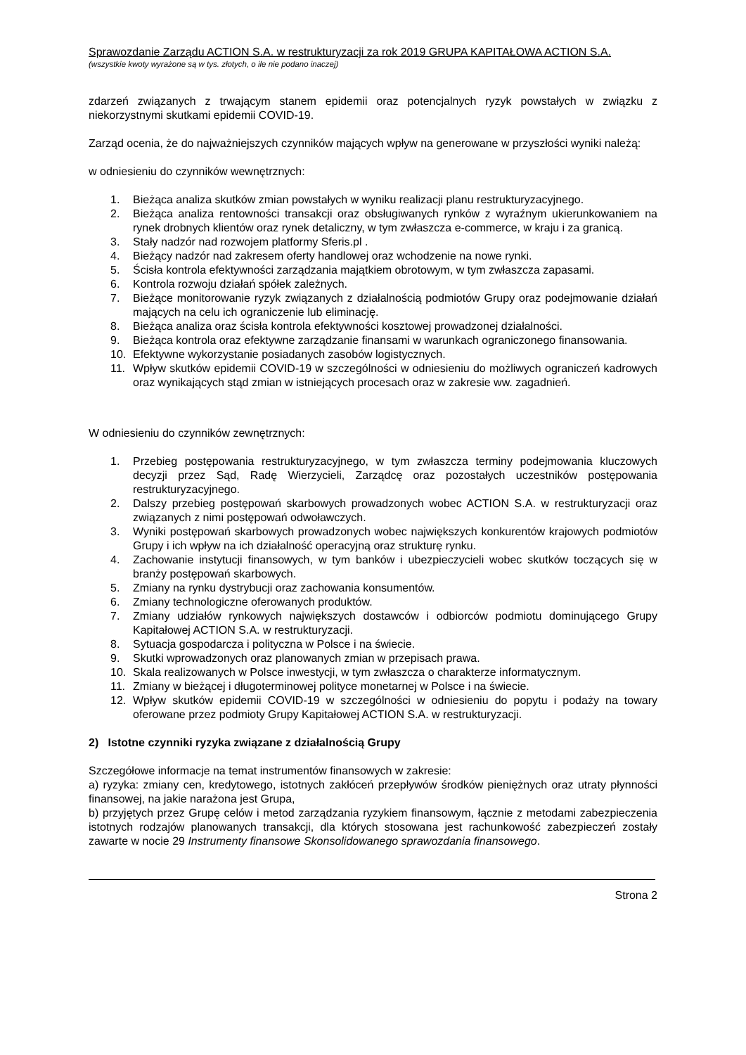Sprawozdanie Zarządu ACTION S.A. w restrukturyzacji za rok 2019 GRUPA KAPITAŁOWA ACTION S.A.
(wszystkie kwoty wyrażone są w tys. złotych, o ile nie podano inaczej)
zdarzeń związanych z trwającym stanem epidemii oraz potencjalnych ryzyk powstałych w związku z niekorzystnymi skutkami epidemii COVID-19.
Zarząd ocenia, że do najważniejszych czynników mających wpływ na generowane w przyszłości wyniki należą:
w odniesieniu do czynników wewnętrznych:
1. Bieżąca analiza skutków zmian powstałych w wyniku realizacji planu restrukturyzacyjnego.
2. Bieżąca analiza rentowności transakcji oraz obsługiwanych rynków z wyraźnym ukierunkowaniem na rynek drobnych klientów oraz rynek detaliczny, w tym zwłaszcza e-commerce, w kraju i za granicą.
3. Stały nadzór nad rozwojem platformy Sferis.pl .
4. Bieżący nadzór nad zakresem oferty handlowej oraz wchodzenie na nowe rynki.
5. Ścisła kontrola efektywności zarządzania majątkiem obrotowym, w tym zwłaszcza zapasami.
6. Kontrola rozwoju działań spółek zależnych.
7. Bieżące monitorowanie ryzyk związanych z działalnością podmiotów Grupy oraz podejmowanie działań mających na celu ich ograniczenie lub eliminację.
8. Bieżąca analiza oraz ścisła kontrola efektywności kosztowej prowadzonej działalności.
9. Bieżąca kontrola oraz efektywne zarządzanie finansami w warunkach ograniczonego finansowania.
10. Efektywne wykorzystanie posiadanych zasobów logistycznych.
11. Wpływ skutków epidemii COVID-19 w szczególności w odniesieniu do możliwych ograniczeń kadrowych oraz wynikających stąd zmian w istniejących procesach oraz w zakresie ww. zagadnień.
W odniesieniu do czynników zewnętrznych:
1. Przebieg postępowania restrukturyzacyjnego, w tym zwłaszcza terminy podejmowania kluczowych decyzji przez Sąd, Radę Wierzycieli, Zarządcę oraz pozostałych uczestników postępowania restrukturyzacyjnego.
2. Dalszy przebieg postępowań skarbowych prowadzonych wobec ACTION S.A. w restrukturyzacji oraz związanych z nimi postępowań odwoławczych.
3. Wyniki postępowań skarbowych prowadzonych wobec największych konkurentów krajowych podmiotów Grupy i ich wpływ na ich działalność operacyjną oraz strukturę rynku.
4. Zachowanie instytucji finansowych, w tym banków i ubezpieczycieli wobec skutków toczących się w branży postępowań skarbowych.
5. Zmiany na rynku dystrybucji oraz zachowania konsumentów.
6. Zmiany technologiczne oferowanych produktów.
7. Zmiany udziałów rynkowych największych dostawców i odbiorców podmiotu dominującego Grupy Kapitałowej ACTION S.A. w restrukturyzacji.
8. Sytuacja gospodarcza i polityczna w Polsce i na świecie.
9. Skutki wprowadzonych oraz planowanych zmian w przepisach prawa.
10. Skala realizowanych w Polsce inwestycji, w tym zwłaszcza o charakterze informatycznym.
11. Zmiany w bieżącej i długoterminowej polityce monetarnej w Polsce i na świecie.
12. Wpływ skutków epidemii COVID-19 w szczególności w odniesieniu do popytu i podaży na towary oferowane przez podmioty Grupy Kapitałowej ACTION S.A. w restrukturyzacji.
2) Istotne czynniki ryzyka związane z działalnością Grupy
Szczegółowe informacje na temat instrumentów finansowych w zakresie:
a) ryzyka: zmiany cen, kredytowego, istotnych zakłóceń przepływów środków pieniężnych oraz utraty płynności finansowej, na jakie narażona jest Grupa,
b) przyjętych przez Grupę celów i metod zarządzania ryzykiem finansowym, łącznie z metodami zabezpieczenia istotnych rodzajów planowanych transakcji, dla których stosowana jest rachunkowość zabezpieczeń zostały zawarte w nocie 29 Instrumenty finansowe Skonsolidowanego sprawozdania finansowego.
Strona 2